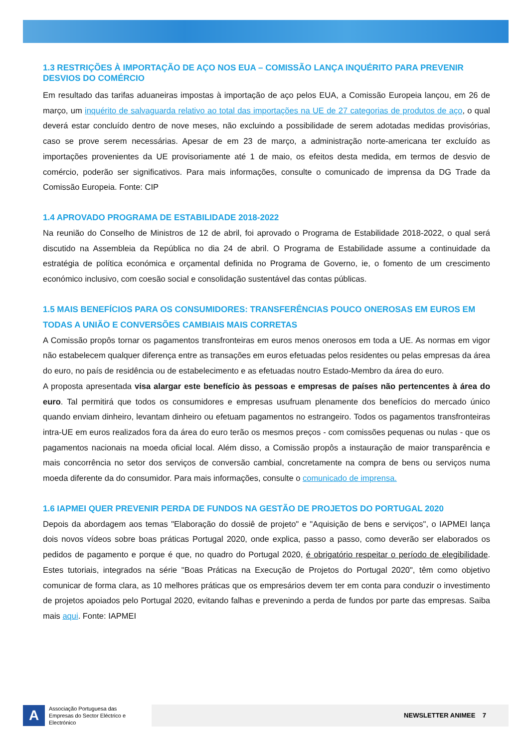1.3 RESTRIÇÕES À IMPORTAÇÃO DE AÇO NOS EUA – COMISSÃO LANÇA INQUÉRITO PARA PREVENIR DESVIOS DO COMÉRCIO
Em resultado das tarifas aduaneiras impostas à importação de aço pelos EUA, a Comissão Europeia lançou, em 26 de março, um inquérito de salvaguarda relativo ao total das importações na UE de 27 categorias de produtos de aço, o qual deverá estar concluído dentro de nove meses, não excluindo a possibilidade de serem adotadas medidas provisórias, caso se prove serem necessárias. Apesar de em 23 de março, a administração norte-americana ter excluído as importações provenientes da UE provisoriamente até 1 de maio, os efeitos desta medida, em termos de desvio de comércio, poderão ser significativos. Para mais informações, consulte o comunicado de imprensa da DG Trade da Comissão Europeia. Fonte: CIP
1.4 APROVADO PROGRAMA DE ESTABILIDADE 2018-2022
Na reunião do Conselho de Ministros de 12 de abril, foi aprovado o Programa de Estabilidade 2018-2022, o qual será discutido na Assembleia da República no dia 24 de abril. O Programa de Estabilidade assume a continuidade da estratégia de política económica e orçamental definida no Programa de Governo, ie, o fomento de um crescimento económico inclusivo, com coesão social e consolidação sustentável das contas públicas.
1.5 MAIS BENEFÍCIOS PARA OS CONSUMIDORES: TRANSFERÊNCIAS POUCO ONEROSAS EM EUROS EM TODAS A UNIÃO E CONVERSÕES CAMBIAIS MAIS CORRETAS
A Comissão propôs tornar os pagamentos transfronteiras em euros menos onerosos em toda a UE. As normas em vigor não estabelecem qualquer diferença entre as transações em euros efetuadas pelos residentes ou pelas empresas da área do euro, no país de residência ou de estabelecimento e as efetuadas noutro Estado-Membro da área do euro.
A proposta apresentada visa alargar este benefício às pessoas e empresas de países não pertencentes à área do euro. Tal permitirá que todos os consumidores e empresas usufruam plenamente dos benefícios do mercado único quando enviam dinheiro, levantam dinheiro ou efetuam pagamentos no estrangeiro. Todos os pagamentos transfronteiras intra-UE em euros realizados fora da área do euro terão os mesmos preços - com comissões pequenas ou nulas - que os pagamentos nacionais na moeda oficial local. Além disso, a Comissão propôs a instauração de maior transparência e mais concorrência no setor dos serviços de conversão cambial, concretamente na compra de bens ou serviços numa moeda diferente da do consumidor. Para mais informações, consulte o comunicado de imprensa.
1.6 IAPMEI QUER PREVENIR PERDA DE FUNDOS NA GESTÃO DE PROJETOS DO PORTUGAL 2020
Depois da abordagem aos temas "Elaboração do dossiê de projeto" e "Aquisição de bens e serviços", o IAPMEI lança dois novos vídeos sobre boas práticas Portugal 2020, onde explica, passo a passo, como deverão ser elaborados os pedidos de pagamento e porque é que, no quadro do Portugal 2020, é obrigatório respeitar o período de elegibilidade. Estes tutoriais, integrados na série "Boas Práticas na Execução de Projetos do Portugal 2020", têm como objetivo comunicar de forma clara, as 10 melhores práticas que os empresários devem ter em conta para conduzir o investimento de projetos apoiados pelo Portugal 2020, evitando falhas e prevenindo a perda de fundos por parte das empresas. Saiba mais aqui. Fonte: IAPMEI
A
Associação Portuguesa das Empresas do Sector Eléctrico e Electrónico
NEWSLETTER ANIMEE 7